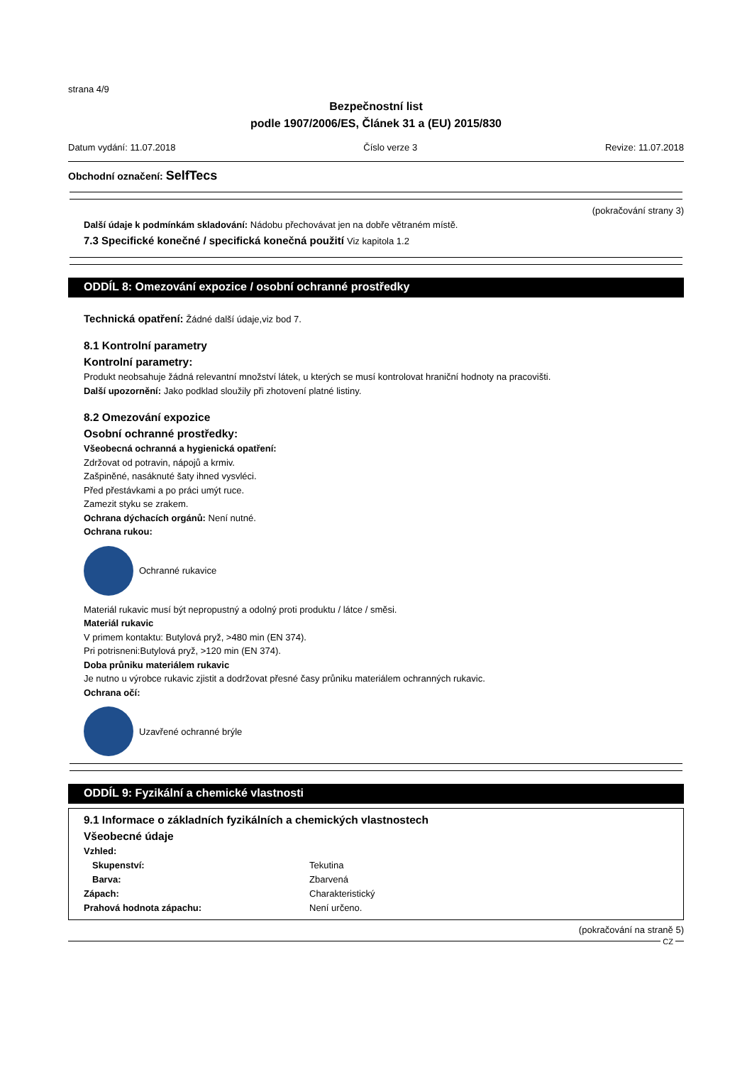strana 4/9
Bezpečnostní list
podle 1907/2006/ES, Článek 31 a (EU) 2015/830
Datum vydání: 11.07.2018 Číslo verze 3 Revize: 11.07.2018
Obchodní označení: SelfTecs
(pokračování strany 3)
Další údaje k podmínkám skladování: Nádobu přechovávat jen na dobře větraném místě.
7.3 Specifické konečné / specifická konečná použití Viz kapitola 1.2
ODDÍL 8: Omezování expozice / osobní ochranné prostředky
Technická opatření: Žádné další údaje,viz bod 7.
8.1 Kontrolní parametry
Kontrolní parametry:
Produkt neobsahuje žádná relevantní množství látek, u kterých se musí kontrolovat hraniční hodnoty na pracovišti.
Další upozornění: Jako podklad sloužily při zhotovení platné listiny.
8.2 Omezování expozice
Osobní ochranné prostředky:
Všeobecná ochranná a hygienická opatření:
Zdržovat od potravin, nápojů a krmiv.
Zašpiněné, nasáknuté šaty ihned vysvléci.
Před přestávkami a po práci umýt ruce.
Zamezit styku se zrakem.
Ochrana dýchacích orgánů: Není nutné.
Ochrana rukou:
Ochranné rukavice
Materiál rukavic musí být nepropustný a odolný proti produktu / látce / směsi.
Materiál rukavic
V primem kontaktu: Butylová pryž, >480 min (EN 374).
Pri potrisneni:Butylová pryž, >120 min (EN 374).
Doba průniku materiálem rukavic
Je nutno u výrobce rukavic zjistit a dodržovat přesné časy průniku materiálem ochranných rukavic.
Ochrana očí:
Uzavřené ochranné brýle
ODDÍL 9: Fyzikální a chemické vlastnosti
9.1 Informace o základních fyzikálních a chemických vlastnostech
Všeobecné údaje
| Vzhled: | |
| Skupenství: | Tekutina |
| Barva: | Zbarvená |
| Zápach: | Charakteristický |
| Prahová hodnota zápachu: | Není určeno. |
(pokračování na straně 5)
CZ